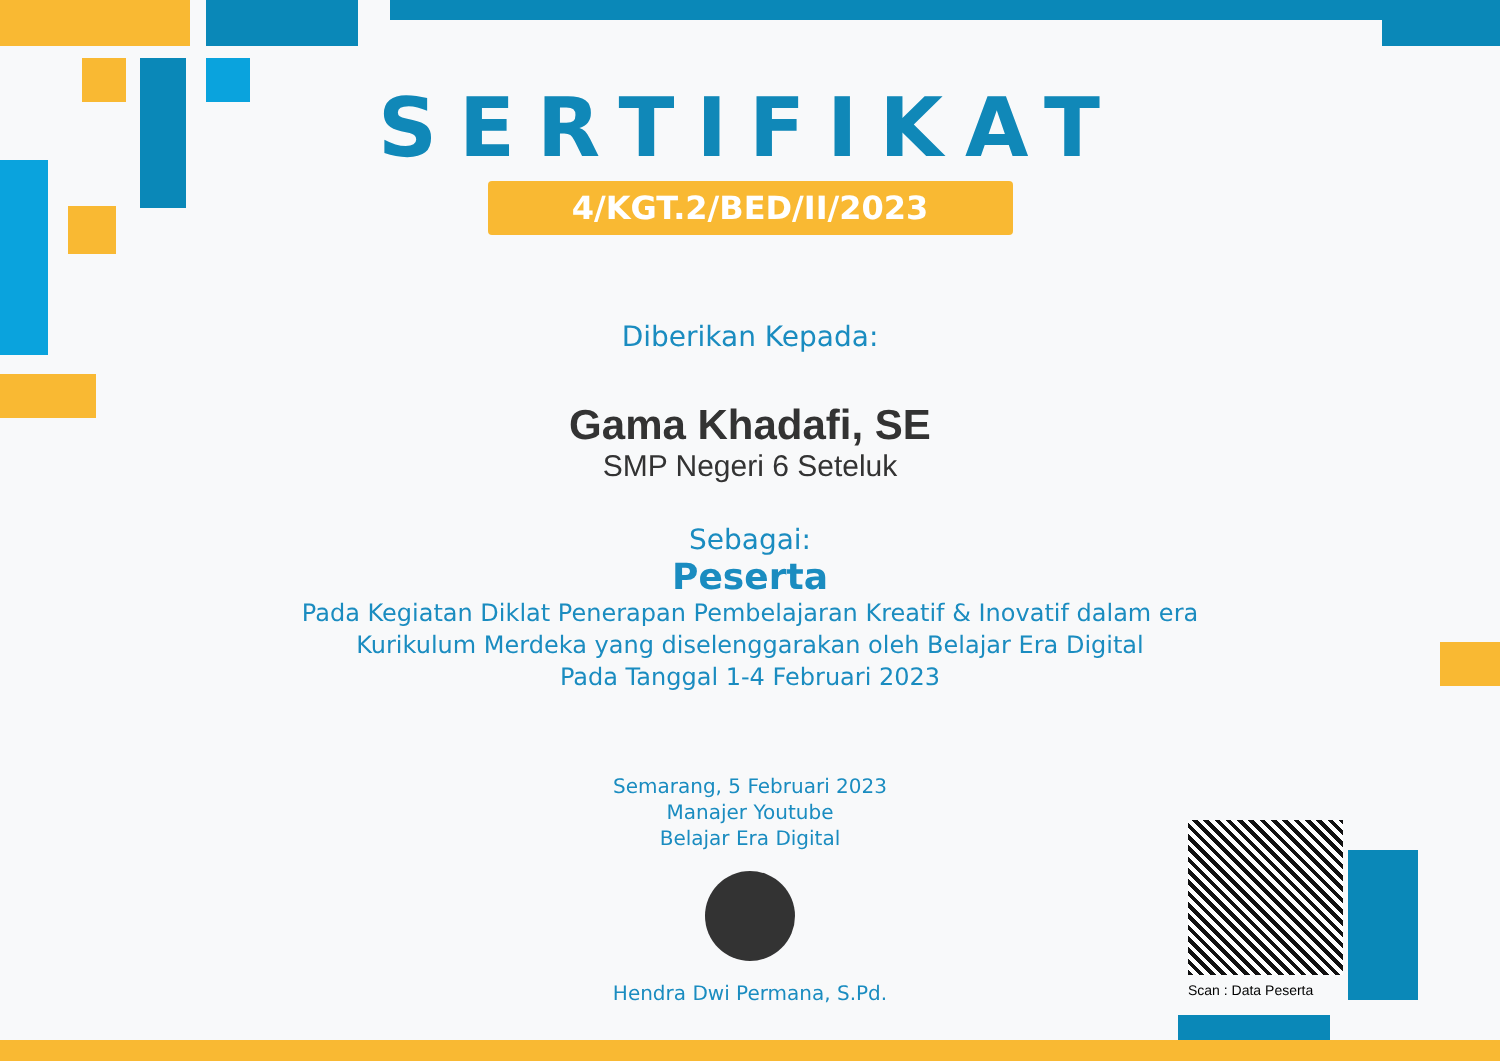SERTIFIKAT
4/KGT.2/BED/II/2023
Diberikan Kepada:
Gama Khadafi, SE
SMP Negeri 6 Seteluk
Sebagai:
Peserta
Pada Kegiatan Diklat Penerapan Pembelajaran Kreatif & Inovatif dalam era
Kurikulum Merdeka yang diselenggarakan oleh Belajar Era Digital
Pada Tanggal 1-4 Februari 2023
Semarang, 5 Februari 2023
Manajer Youtube
Belajar Era Digital
Hendra Dwi Permana, S.Pd.
Scan : Data Peserta